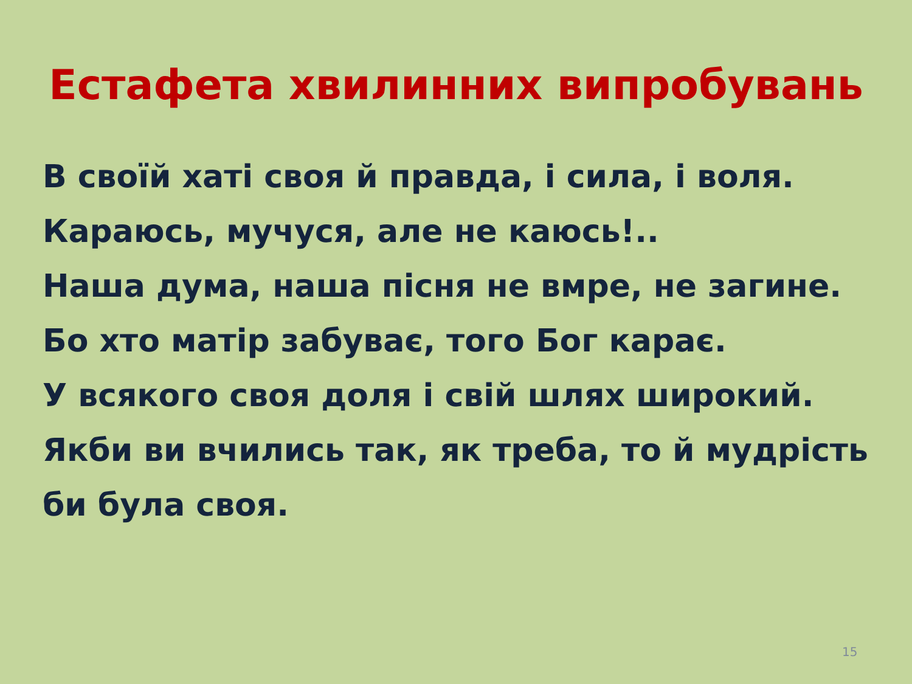Естафета хвилинних випробувань
В своїй хаті своя й правда, і сила, і воля.
Караюсь, мучуся, але не каюсь!..
Наша дума, наша пісня не вмре, не загине.
Бо хто матір забуває, того Бог карає.
У всякого своя доля і свій шлях широкий.
Якби ви вчились так, як треба, то й мудрість би була своя.
15